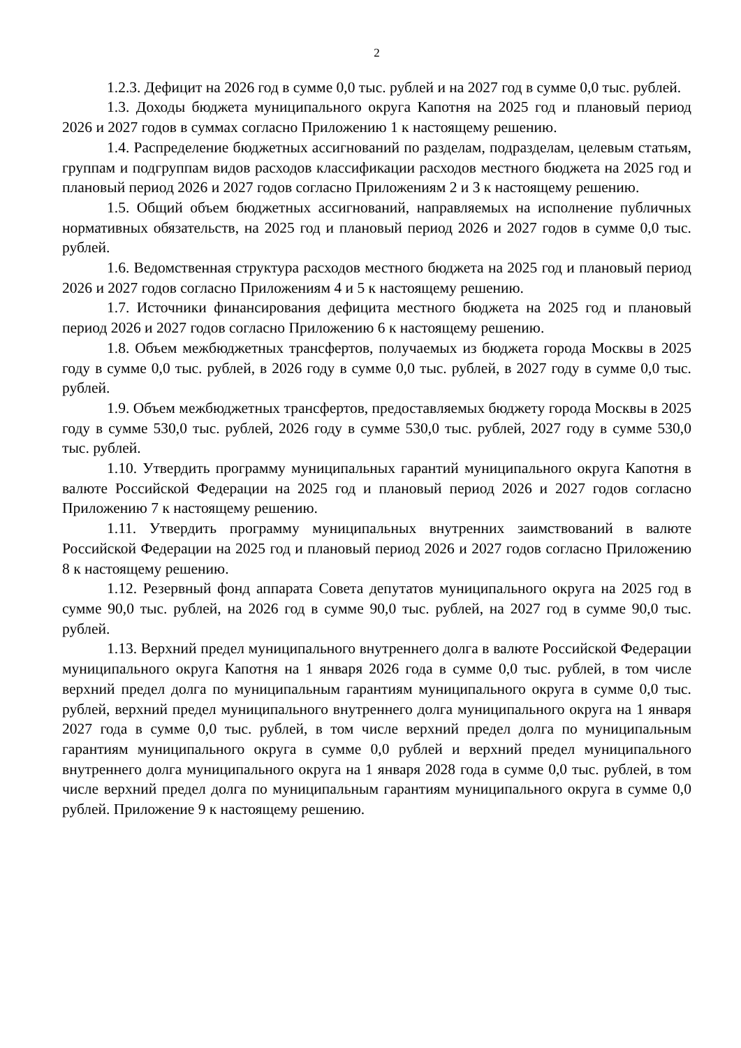2
1.2.3. Дефицит на 2026 год в сумме 0,0 тыс. рублей и на 2027 год в сумме 0,0 тыс. рублей.
1.3. Доходы бюджета муниципального округа Капотня на 2025 год и плановый период 2026 и 2027 годов в суммах согласно Приложению 1 к настоящему решению.
1.4. Распределение бюджетных ассигнований по разделам, подразделам, целевым статьям, группам и подгруппам видов расходов классификации расходов местного бюджета на 2025 год и плановый период 2026 и 2027 годов согласно Приложениям 2 и 3 к настоящему решению.
1.5. Общий объем бюджетных ассигнований, направляемых на исполнение публичных нормативных обязательств, на 2025 год и плановый период 2026 и 2027 годов в сумме 0,0 тыс. рублей.
1.6. Ведомственная структура расходов местного бюджета на 2025 год и плановый период 2026 и 2027 годов согласно Приложениям 4 и 5 к настоящему решению.
1.7. Источники финансирования дефицита местного бюджета на 2025 год и плановый период 2026 и 2027 годов согласно Приложению 6 к настоящему решению.
1.8. Объем межбюджетных трансфертов, получаемых из бюджета города Москвы в 2025 году в сумме 0,0 тыс. рублей, в 2026 году в сумме 0,0 тыс. рублей, в 2027 году в сумме 0,0 тыс. рублей.
1.9. Объем межбюджетных трансфертов, предоставляемых бюджету города Москвы в 2025 году в сумме 530,0 тыс. рублей, 2026 году в сумме 530,0 тыс. рублей, 2027 году в сумме 530,0 тыс. рублей.
1.10. Утвердить программу муниципальных гарантий муниципального округа Капотня в валюте Российской Федерации на 2025 год и плановый период 2026 и 2027 годов согласно Приложению 7 к настоящему решению.
1.11. Утвердить программу муниципальных внутренних заимствований в валюте Российской Федерации на 2025 год и плановый период 2026 и 2027 годов согласно Приложению 8 к настоящему решению.
1.12. Резервный фонд аппарата Совета депутатов муниципального округа на 2025 год в сумме 90,0 тыс. рублей, на 2026 год в сумме 90,0 тыс. рублей, на 2027 год в сумме 90,0 тыс. рублей.
1.13. Верхний предел муниципального внутреннего долга в валюте Российской Федерации муниципального округа Капотня на 1 января 2026 года в сумме 0,0 тыс. рублей, в том числе верхний предел долга по муниципальным гарантиям муниципального округа в сумме 0,0 тыс. рублей, верхний предел муниципального внутреннего долга муниципального округа на 1 января 2027 года в сумме 0,0 тыс. рублей, в том числе верхний предел долга по муниципальным гарантиям муниципального округа в сумме 0,0 рублей и верхний предел муниципального внутреннего долга муниципального округа на 1 января 2028 года в сумме 0,0 тыс. рублей, в том числе верхний предел долга по муниципальным гарантиям муниципального округа в сумме 0,0 рублей. Приложение 9 к настоящему решению.